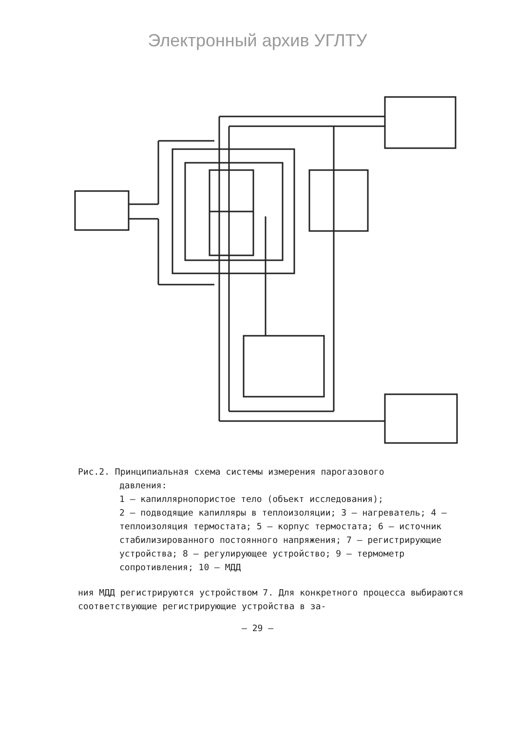Электронный архив УГЛТУ
Рис.2. Принципиальная схема системы измерения парогазового
давления:
1 – капиллярнопористое тело (объект исследования);
2 – подводящие капилляры в теплоизоляции; 3 – нагреватель; 4 – теплоизоляция термостата; 5 – корпус термостата; 6 – источник стабилизированного постоянного напряжения; 7 – регистрирующие устройства; 8 – регулирующее устройство; 9 – термометр сопротивления; 10 – МДД
ния МДД регистрируются устройством 7. Для конкретного процесса выбираются соответствующие регистрирующие устройства в за-
– 29 –